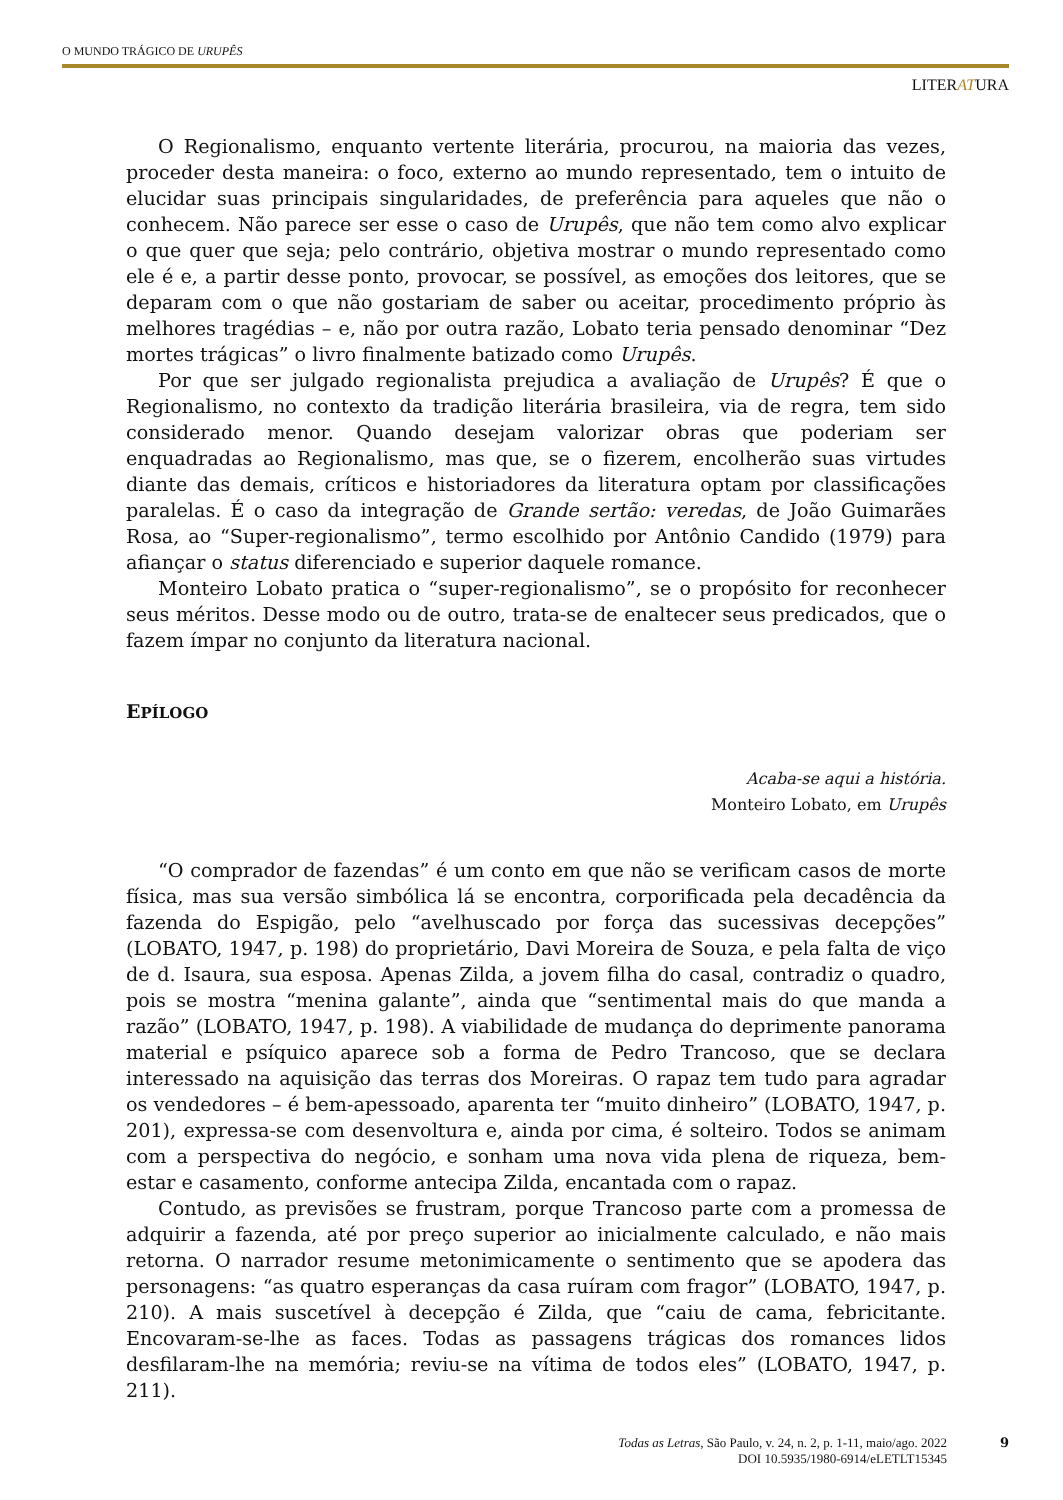O MUNDO TRÁGICO DE URUPÊS
LITERATURA
O Regionalismo, enquanto vertente literária, procurou, na maioria das vezes, proceder desta maneira: o foco, externo ao mundo representado, tem o intuito de elucidar suas principais singularidades, de preferência para aqueles que não o conhecem. Não parece ser esse o caso de Urupês, que não tem como alvo explicar o que quer que seja; pelo contrário, objetiva mostrar o mundo representado como ele é e, a partir desse ponto, provocar, se possível, as emoções dos leitores, que se deparam com o que não gostariam de saber ou aceitar, procedimento próprio às melhores tragédias – e, não por outra razão, Lobato teria pensado denominar “Dez mortes trágicas” o livro finalmente batizado como Urupês.
Por que ser julgado regionalista prejudica a avaliação de Urupês? É que o Regionalismo, no contexto da tradição literária brasileira, via de regra, tem sido considerado menor. Quando desejam valorizar obras que poderiam ser enquadradas ao Regionalismo, mas que, se o fizerem, encolherão suas virtudes diante das demais, críticos e historiadores da literatura optam por classificações paralelas. É o caso da integração de Grande sertão: veredas, de João Guimarães Rosa, ao “Super-regionalismo”, termo escolhido por Antônio Candido (1979) para afiançar o status diferenciado e superior daquele romance.
Monteiro Lobato pratica o “super-regionalismo”, se o propósito for reconhecer seus méritos. Desse modo ou de outro, trata-se de enaltecer seus predicados, que o fazem ímpar no conjunto da literatura nacional.
EPÍLOGO
Acaba-se aqui a história.
Monteiro Lobato, em Urupês
“O comprador de fazendas” é um conto em que não se verificam casos de morte física, mas sua versão simbólica lá se encontra, corporificada pela decadência da fazenda do Espigão, pelo “avelhuscado por força das sucessivas decepções” (LOBATO, 1947, p. 198) do proprietário, Davi Moreira de Souza, e pela falta de viço de d. Isaura, sua esposa. Apenas Zilda, a jovem filha do casal, contradiz o quadro, pois se mostra “menina galante”, ainda que “sentimental mais do que manda a razão” (LOBATO, 1947, p. 198). A viabilidade de mudança do deprimente panorama material e psíquico aparece sob a forma de Pedro Trancoso, que se declara interessado na aquisição das terras dos Moreiras. O rapaz tem tudo para agradar os vendedores – é bem-apessoado, aparenta ter “muito dinheiro” (LOBATO, 1947, p. 201), expressa-se com desenvoltura e, ainda por cima, é solteiro. Todos se animam com a perspectiva do negócio, e sonham uma nova vida plena de riqueza, bem-estar e casamento, conforme antecipa Zilda, encantada com o rapaz.
Contudo, as previsões se frustram, porque Trancoso parte com a promessa de adquirir a fazenda, até por preço superior ao inicialmente calculado, e não mais retorna. O narrador resume metonimicamente o sentimento que se apodera das personagens: “as quatro esperanças da casa ruíram com fragor” (LOBATO, 1947, p. 210). A mais suscetível à decepção é Zilda, que “caiu de cama, febricitante. Encovaram-se-lhe as faces. Todas as passagens trágicas dos romances lidos desfilaram-lhe na memória; reviu-se na vítima de todos eles” (LOBATO, 1947, p. 211).
Todas as Letras, São Paulo, v. 24, n. 2, p. 1-11, maio/ago. 2022
DOI 10.5935/1980-6914/eLETLT15345
9